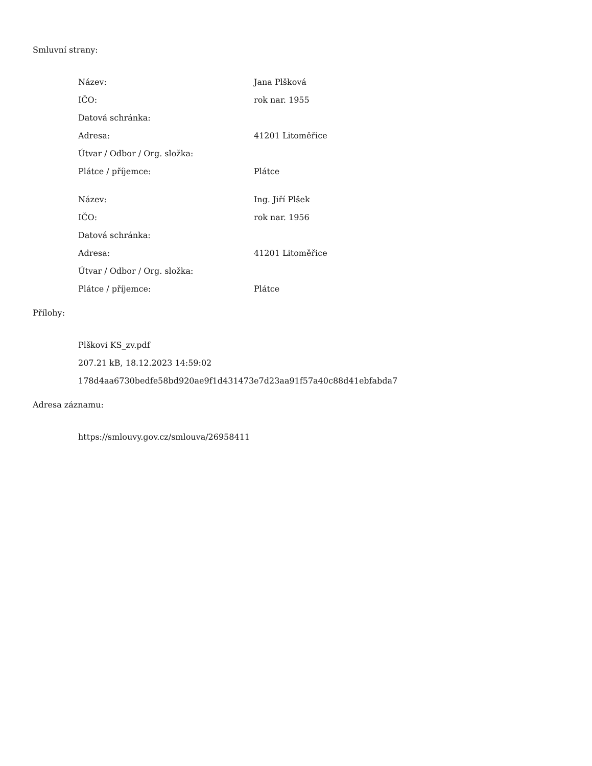Smluvní strany:
| Název: | Jana Plšková |
| IČO: | rok nar. 1955 |
| Datová schránka: | |
| Adresa: | 41201 Litoměřice |
| Útvar / Odbor / Org. složka: | |
| Plátce / příjemce: | Plátce |
| Název: | Ing. Jiří Plšek |
| IČO: | rok nar. 1956 |
| Datová schránka: | |
| Adresa: | 41201 Litoměřice |
| Útvar / Odbor / Org. složka: | |
| Plátce / příjemce: | Plátce |
Přílohy:
Plškovi KS_zv.pdf
207.21 kB, 18.12.2023 14:59:02
178d4aa6730bedfe58bd920ae9f1d431473e7d23aa91f57a40c88d41ebfabda7
Adresa záznamu:
https://smlouvy.gov.cz/smlouva/26958411